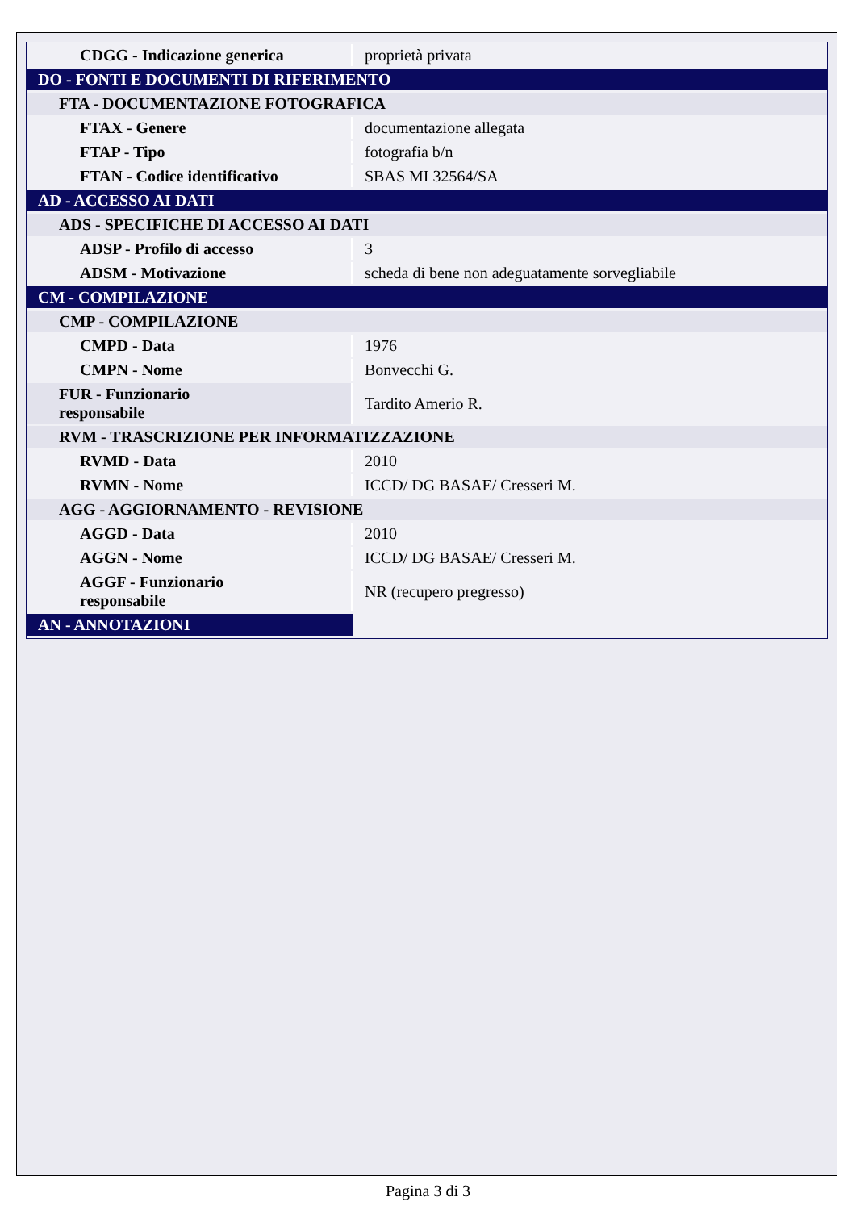| CDGG - Indicazione generica | proprietà privata |
| DO - FONTI E DOCUMENTI DI RIFERIMENTO | |
| FTA - DOCUMENTAZIONE FOTOGRAFICA | |
| FTAX - Genere | documentazione allegata |
| FTAP - Tipo | fotografia b/n |
| FTAN - Codice identificativo | SBAS MI 32564/SA |
| AD - ACCESSO AI DATI | |
| ADS - SPECIFICHE DI ACCESSO AI DATI | |
| ADSP - Profilo di accesso | 3 |
| ADSM - Motivazione | scheda di bene non adeguatamente sorvegliabile |
| CM - COMPILAZIONE | |
| CMP - COMPILAZIONE | |
| CMPD - Data | 1976 |
| CMPN - Nome | Bonvecchi G. |
| FUR - Funzionario responsabile | Tardito Amerio R. |
| RVM - TRASCRIZIONE PER INFORMATIZZAZIONE | |
| RVMD - Data | 2010 |
| RVMN - Nome | ICCD/ DG BASAE/ Cresseri M. |
| AGG - AGGIORNAMENTO - REVISIONE | |
| AGGD - Data | 2010 |
| AGGN - Nome | ICCD/ DG BASAE/ Cresseri M. |
| AGGF - Funzionario responsabile | NR (recupero pregresso) |
| AN - ANNOTAZIONI | |
Pagina 3 di 3